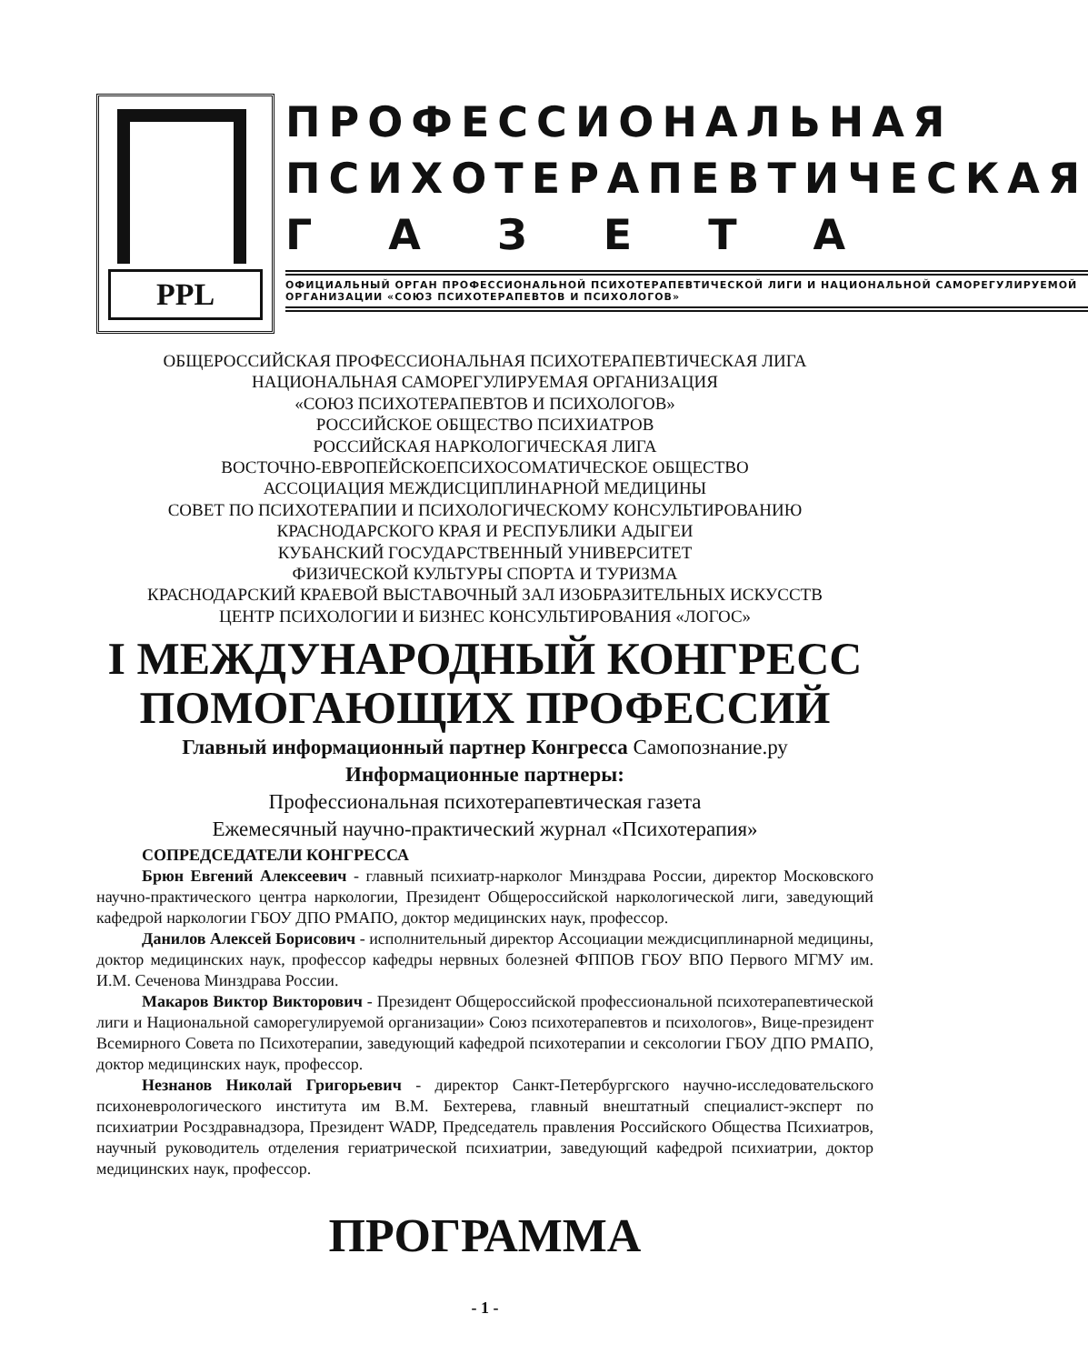PPL
ПРОФЕССИОНАЛЬНАЯ
ПСИХОТЕРАПЕВТИЧЕСКАЯ
Г А З Е Т А
ОФИЦИАЛЬНЫЙ ОРГАН ПРОФЕССИОНАЛЬНОЙ ПСИХОТЕРАПЕВТИЧЕСКОЙ ЛИГИ И НАЦИОНАЛЬНОЙ САМОРЕГУЛИРУЕМОЙ ОРГАНИЗАЦИИ «СОЮЗ ПСИХОТЕРАПЕВТОВ И ПСИХОЛОГОВ»
ОБЩЕРОССИЙСКАЯ ПРОФЕССИОНАЛЬНАЯ ПСИХОТЕРАПЕВТИЧЕСКАЯ ЛИГА
НАЦИОНАЛЬНАЯ САМОРЕГУЛИРУЕМАЯ ОРГАНИЗАЦИЯ
«СОЮЗ ПСИХОТЕРАПЕВТОВ И ПСИХОЛОГОВ»
РОССИЙСКОЕ ОБЩЕСТВО ПСИХИАТРОВ
РОССИЙСКАЯ НАРКОЛОГИЧЕСКАЯ ЛИГА
ВОСТОЧНО-ЕВРОПЕЙСКОЕПСИХОСОМАТИЧЕСКОЕ ОБЩЕСТВО
АССОЦИАЦИЯ МЕЖДИСЦИПЛИНАРНОЙ МЕДИЦИНЫ
СОВЕТ ПО ПСИХОТЕРАПИИ И ПСИХОЛОГИЧЕСКОМУ КОНСУЛЬТИРОВАНИЮ
КРАСНОДАРСКОГО КРАЯ И РЕСПУБЛИКИ АДЫГЕИ
КУБАНСКИЙ ГОСУДАРСТВЕННЫЙ УНИВЕРСИТЕТ
ФИЗИЧЕСКОЙ КУЛЬТУРЫ СПОРТА И ТУРИЗМА
КРАСНОДАРСКИЙ КРАЕВОЙ ВЫСТАВОЧНЫЙ ЗАЛ ИЗОБРАЗИТЕЛЬНЫХ ИСКУССТВ
ЦЕНТР ПСИХОЛОГИИ И БИЗНЕС КОНСУЛЬТИРОВАНИЯ «ЛОГОС»
I МЕЖДУНАРОДНЫЙ КОНГРЕСС
ПОМОГАЮЩИХ ПРОФЕССИЙ
Главный информационный партнер Конгресса Самопознание.ру
Информационные партнеры:
Профессиональная психотерапевтическая газета
Ежемесячный научно-практический журнал «Психотерапия»
СОПРЕДСЕДАТЕЛИ КОНГРЕССА
Брюн Евгений Алексеевич - главный психиатр-нарколог Минздрава России, директор Московского научно-практического центра наркологии, Президент Общероссийской наркологической лиги, заведующий кафедрой наркологии ГБОУ ДПО РМАПО, доктор медицинских наук, профессор.
Данилов Алексей Борисович - исполнительный директор Ассоциации междисциплинарной медицины, доктор медицинских наук, профессор кафедры нервных болезней ФППОВ ГБОУ ВПО Первого МГМУ им. И.М. Сеченова Минздрава России.
Макаров Виктор Викторович - Президент Общероссийской профессиональной психотерапевтической лиги и Национальной саморегулируемой организации» Союз психотерапевтов и психологов», Вице-президент Всемирного Совета по Психотерапии, заведующий кафедрой психотерапии и сексологии ГБОУ ДПО РМАПО, доктор медицинских наук, профессор.
Незнанов Николай Григорьевич - директор Санкт-Петербургского научно-исследовательского психоневрологического института им В.М. Бехтерева, главный внештатный специалист-эксперт по психиатрии Росздравнадзора, Президент WADP, Председатель правления Российского Общества Психиатров, научный руководитель отделения гериатрической психиатрии, заведующий кафедрой психиатрии, доктор медицинских наук, профессор.
ПРОГРАММА
- 1 -